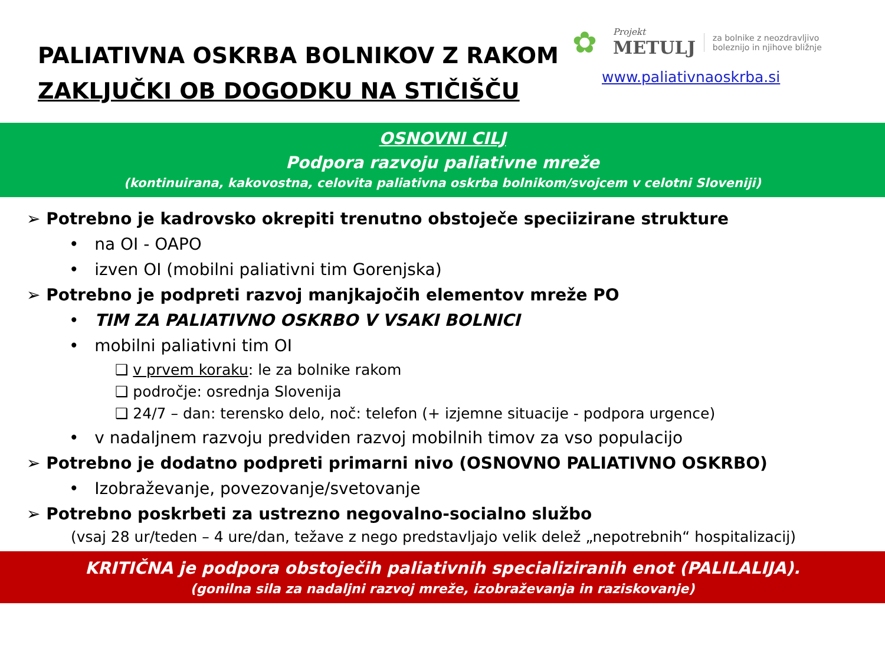PALIATIVNA OSKRBA BOLNIKOV Z RAKOM
ZAKLJUČKI OB DOGODKU NA STIČIŠČU
✿
Projekt
METULJ
za bolnike z neozdravljivo
boleznijo in njihove bližnje
www.paliativnaoskrba.si
OSNOVNI CILJ
Podpora razvoju paliativne mreže
(kontinuirana, kakovostna, celovita paliativna oskrba bolnikom/svojcem v celotni Sloveniji)
➢ Potrebno je kadrovsko okrepiti trenutno obstoječe speciizirane strukture
• na OI - OAPO
• izven OI (mobilni paliativni tim Gorenjska)
➢ Potrebno je podpreti razvoj manjkajočih elementov mreže PO
• TIM ZA PALIATIVNO OSKRBO V VSAKI BOLNICI
• mobilni paliativni tim OI
❑ v prvem koraku: le za bolnike rakom
❑ področje: osrednja Slovenija
❑ 24/7 – dan: terensko delo, noč: telefon (+ izjemne situacije - podpora urgence)
• v nadaljnem razvoju predviden razvoj mobilnih timov za vso populacijo
➢ Potrebno je dodatno podpreti primarni nivo (OSNOVNO PALIATIVNO OSKRBO)
• Izobraževanje, povezovanje/svetovanje
➢ Potrebno poskrbeti za ustrezno negovalno-socialno službo
(vsaj 28 ur/teden – 4 ure/dan, težave z nego predstavljajo velik delež „nepotrebnih“ hospitalizacij)
KRITIČNA je podpora obstoječih paliativnih specializiranih enot (PALILALIJA).
(gonilna sila za nadaljni razvoj mreže, izobraževanja in raziskovanje)